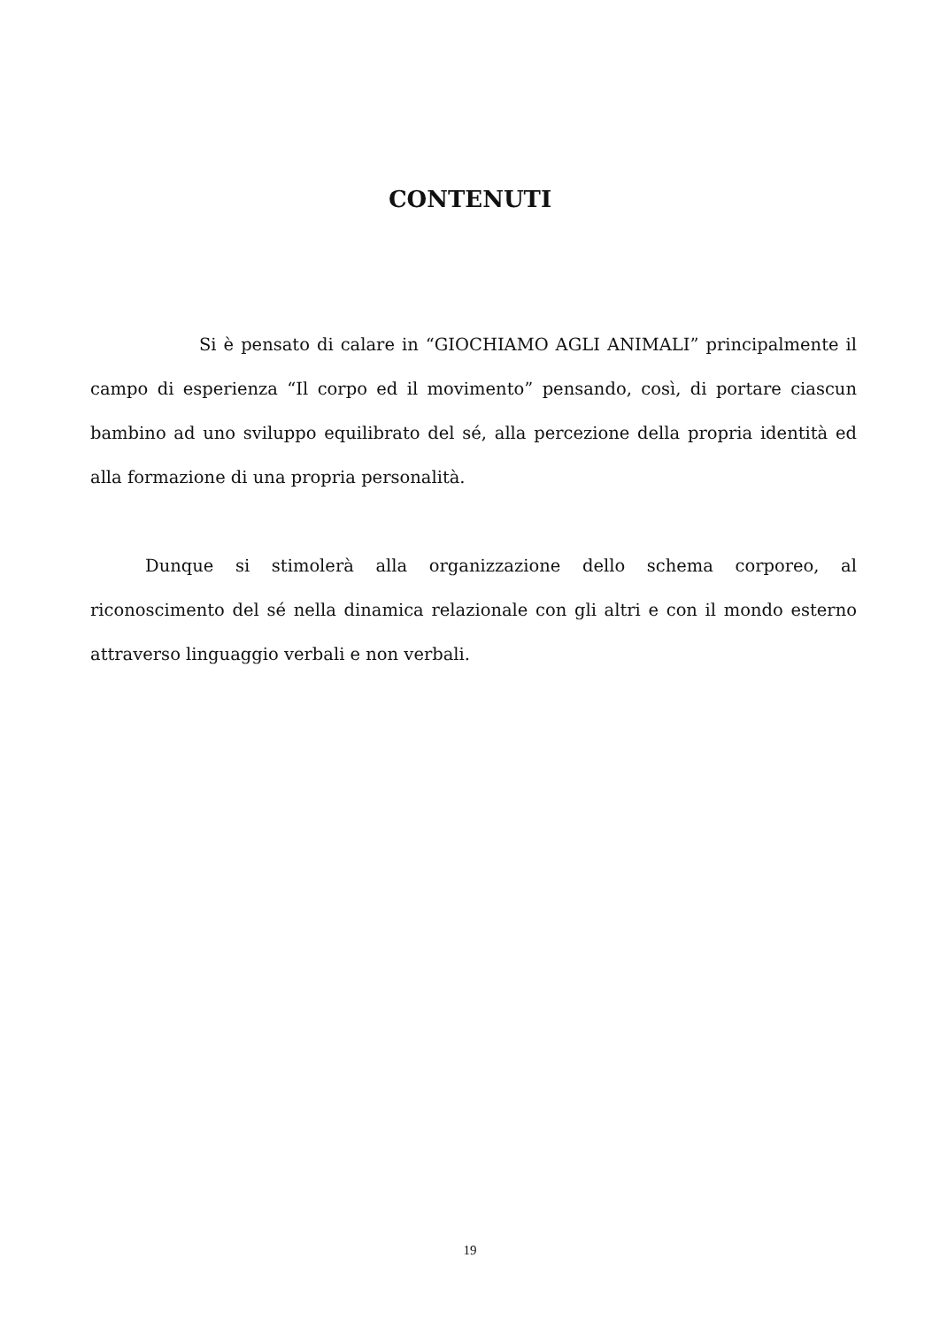CONTENUTI
Si è pensato di calare in “GIOCHIAMO AGLI ANIMALI” principalmente il campo di esperienza “Il corpo ed il movimento” pensando, così, di portare ciascun bambino ad uno sviluppo equilibrato del sé, alla percezione della propria identità ed alla formazione di una propria personalità.
Dunque si stimolerà alla organizzazione dello schema corporeo, al riconoscimento del sé nella dinamica relazionale con gli altri e con il mondo esterno attraverso linguaggio verbali e non verbali.
19